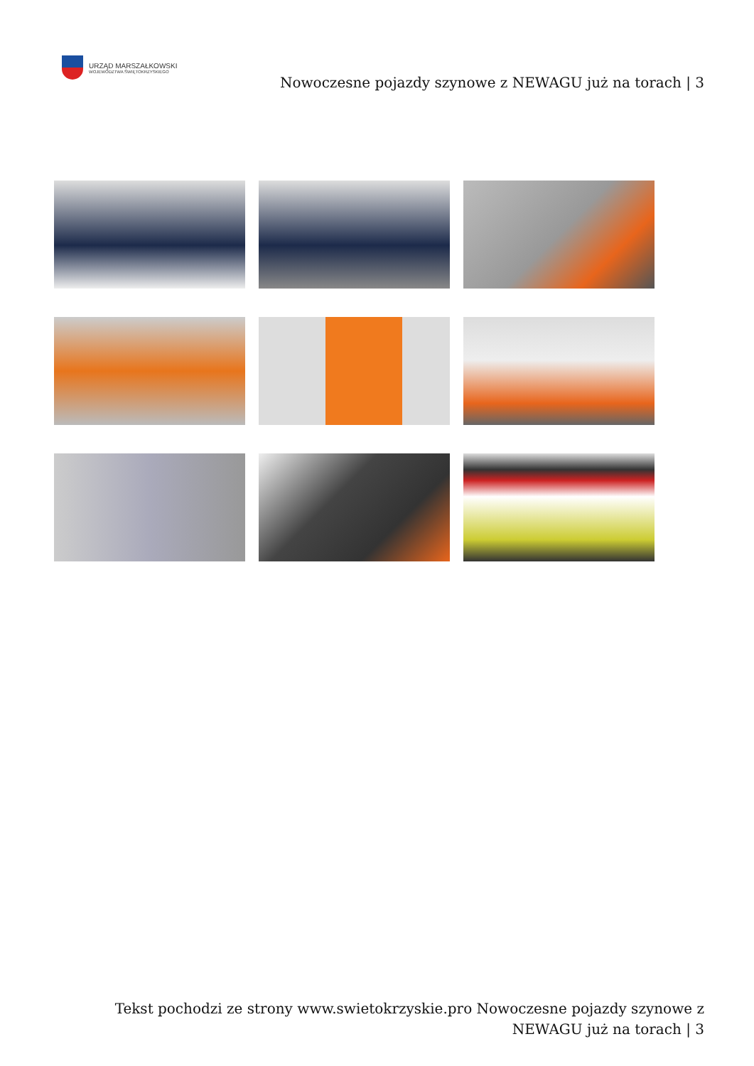URZĄD MARSZAŁKOWSKI
WOJEWÓDZTWA ŚWIĘTOKRZYSKIEGO
Nowoczesne pojazdy szynowe z NEWAGU już na torach | 3
Tekst pochodzi ze strony www.swietokrzyskie.pro Nowoczesne pojazdy szynowe z NEWAGU już na torach | 3